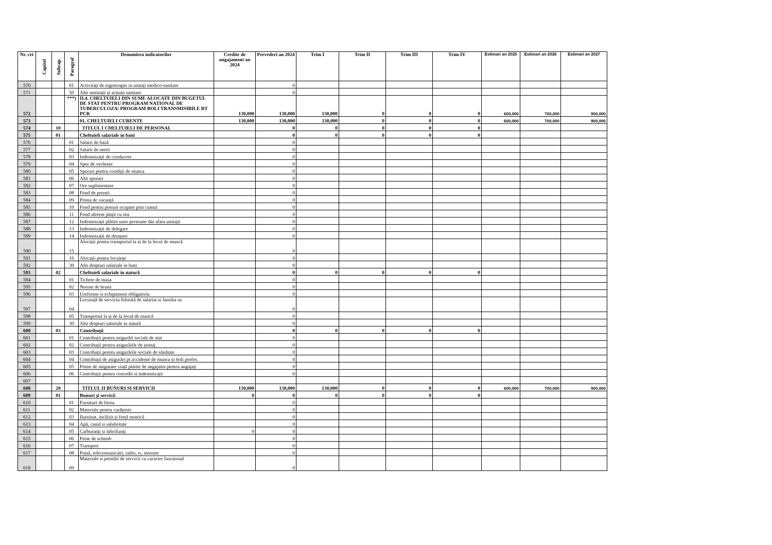| Nr. crt | Capitol | Subcap. | Paragraf | Denumirea indicatorilor | Credite de angajament an 2024 | Prevederi an 2024 | Trim I | Trim II | Trim III | Trim IV | Estimari an 2025 | Estimari an 2026 | Estimari an 2027 |
| --- | --- | --- | --- | --- | --- | --- | --- | --- | --- | --- | --- | --- | --- |
| 570 | | | 01 | Activitați de ergoterapie in unitați medico-sanitare | | 0 | | | | | | | |
| 571 | | | 50 | Alte instituții și acțiuni sanitare | | 0 | | | | | | | |
| 572 | | | ***) | II.4. CHELTUIELI DIN SUME ALOCATE DIN BUGETUL DE STAT PENTRU PROGRAM NATIONAL DE TUBERCULOZA/ PROGRAM BOLI TRANSMISIBILE RT PCR | 130,000 | 130,000 | 130,000 | 0 | 0 | 0 | 600,000 | 700,000 | 900,000 |
| 573 | | | | 01. CHELTUIELI CURENTE | 130,000 | 130,000 | 130,000 | 0 | 0 | 0 | 600,000 | 700,000 | 900,000 |
| 574 | | 10 | | TITLUL I CHELTUIELI DE PERSONAL | | 0 | 0 | 0 | 0 | 0 | | | |
| 575 | | 01 | | Cheltuieli salariale in bani | | 0 | 0 | 0 | 0 | 0 | | | |
| 576 | | | 01 | Salarii de bază | | 0 | | | | | | | |
| 577 | | | 02 | Salarii de merit | | 0 | | | | | | | |
| 578 | | | 03 | Indemnizații de conducere | | 0 | | | | | | | |
| 579 | | | 04 | Spor de vechime | | 0 | | | | | | | |
| 580 | | | 05 | Sporuri pentru condiții de munca | | 0 | | | | | | | |
| 581 | | | 06 | Alte sporuri | | 0 | | | | | | | |
| 582 | | | 07 | Ore suplimentare | | 0 | | | | | | | |
| 583 | | | 08 | Fond de premii | | 0 | | | | | | | |
| 584 | | | 09 | Prima de vacanță | | 0 | | | | | | | |
| 585 | | | 10 | Fond pentru posturi ocupate prin cumul | | 0 | | | | | | | |
| 586 | | | 11 | Fond aferent plații cu ora | | 0 | | | | | | | |
| 587 | | | 12 | Indemnizații plătite unor persoane din afara unitații | | 0 | | | | | | | |
| 588 | | | 13 | Indemnizații de delegare | | 0 | | | | | | | |
| 589 | | | 14 | Indemnizații de detașare | | 0 | | | | | | | |
| 590 | | | 15 | Alocații pentru transportul la și de la locul de muncă | | 0 | | | | | | | |
| 591 | | | 16 | Alocații pentru locuințe | | 0 | | | | | | | |
| 592 | | | 30 | Alte drepturi salariale in bani | | 0 | | | | | | | |
| 593 | | 02 | | Cheltuieli salariale in natură | | 0 | 0 | 0 | 0 | 0 | | | |
| 594 | | | 01 | Tichete de masa | | 0 | | | | | | | |
| 595 | | | 02 | Norme de hrana | | 0 | | | | | | | |
| 596 | | | 03 | Uniforme si echipament obligatoriu | | 0 | | | | | | | |
| 597 | | | 04 | Locuință de serviciu folosită de salariat si familia sa | | 0 | | | | | | | |
| 598 | | | 05 | Transportul la și de la locul de muncă | | 0 | | | | | | | |
| 599 | | | 30 | Alte drepturi salariale in natură | | 0 | | | | | | | |
| 600 | | 03 | | Contribuții | | 0 | 0 | 0 | 0 | 0 | | | |
| 601 | | | 01 | Contribuții pentru asigurări sociale de stat | | 0 | | | | | | | |
| 602 | | | 02 | Contribuții pentru asigurările de șomaj | | 0 | | | | | | | |
| 603 | | | 03 | Contribuții pentru asigurările sociale de sănătate | | 0 | | | | | | | |
| 604 | | | 04 | Contribuții de asigurări pt accidente de munca și boli profes. | | 0 | | | | | | | |
| 605 | | | 05 | Prime de asigurare viață platite de angajator pentru angajați | | 0 | | | | | | | |
| 606 | | | 06 | Contribuții pentru concedii si indemnizații | | 0 | | | | | | | |
| 607 | | | | | | | | | | | | | |
| 608 | | 20 | | TITLUL II BUNURI SI SERVICII | 130,000 | 130,000 | 130,000 | 0 | 0 | 0 | 600,000 | 700,000 | 900,000 |
| 609 | | 01 | | Bunuri și servicii | 0 | 0 | 0 | 0 | 0 | 0 | | | |
| 610 | | | 01 | Furnituri de birou | | 0 | | | | | | | |
| 611 | | | 02 | Materiale pentru curățenie | | 0 | | | | | | | |
| 612 | | | 03 | Iluminat, incălzit și forță motrică | | 0 | | | | | | | |
| 613 | | | 04 | Apă, canal si salubritate | | 0 | | | | | | | |
| 614 | | | 05 | Carburanți si lubrifianți | 0 | 0 | | | | | | | |
| 615 | | | 06 | Piese de schimb | | 0 | | | | | | | |
| 616 | | | 07 | Transport | | 0 | | | | | | | |
| 617 | | | 08 | Poștă, telecomunicatii, radio, tv, internet | | 0 | | | | | | | |
| 618 | | | 09 | Materiale si prestări de servicii cu caracter funcțional | | 0 | | | | | | | |